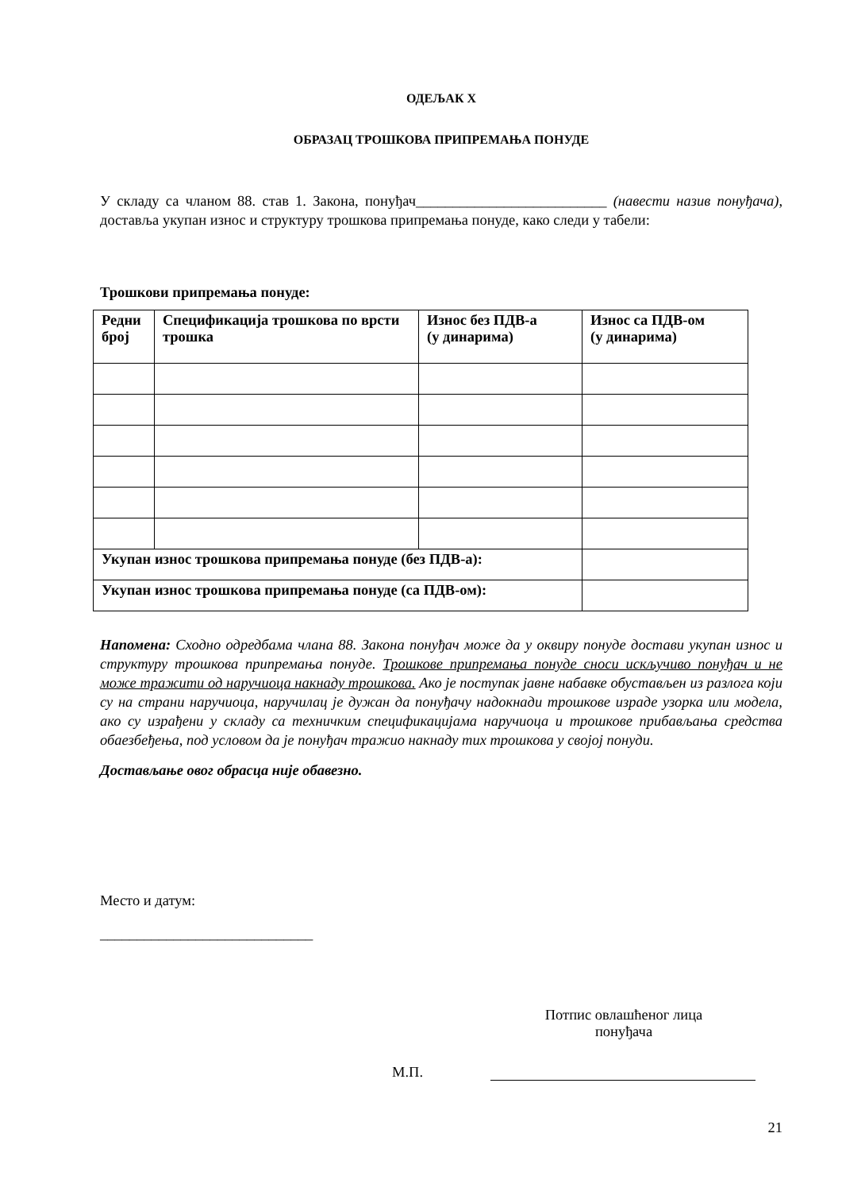ОДЕЉАК X
ОБРАЗАЦ ТРОШКОВА ПРИПРЕМАЊА ПОНУДЕ
У складу са чланом 88. став 1. Закона, понуђач__________________________ (навести назив понуђача), доставља укупан износ и структуру трошкова припремања понуде, како следи у табели:
Трошкови припремања понуде:
| Редни број | Спецификација трошкова по врсти трошка | Износ без ПДВ-а (у динарима) | Износ са ПДВ-ом (у динарима) |
| --- | --- | --- | --- |
| Укупан износ трошкова припремања понуде (без ПДВ-а): | | | |
| Укупан износ трошкова припремања понуде (са ПДВ-ом): | | | |
Напомена: Сходно одредбама члана 88. Закона понуђач може да у оквиру понуде достави укупан износ и структуру трошкова припремања понуде. Трошкове припремања понуде сноси искључиво понуђач и не може тражити од наручиоца накнаду трошкова. Ако је поступак јавне набавке обустављен из разлога који су на страни наручиоца, наручилац је дужан да понуђачу надокнади трошкове израде узорка или модела, ако су израђени у складу са техничким спецификацијама наручиоца и трошкове прибављања средства обаезбеђења, под условом да је понуђач тражио накнаду тих трошкова у својој понуди.
Достављање овог обрасца није обавезно.
Место и датум:
_____________________________
Потпис овлашћеног лица понуђача
М.П.
21